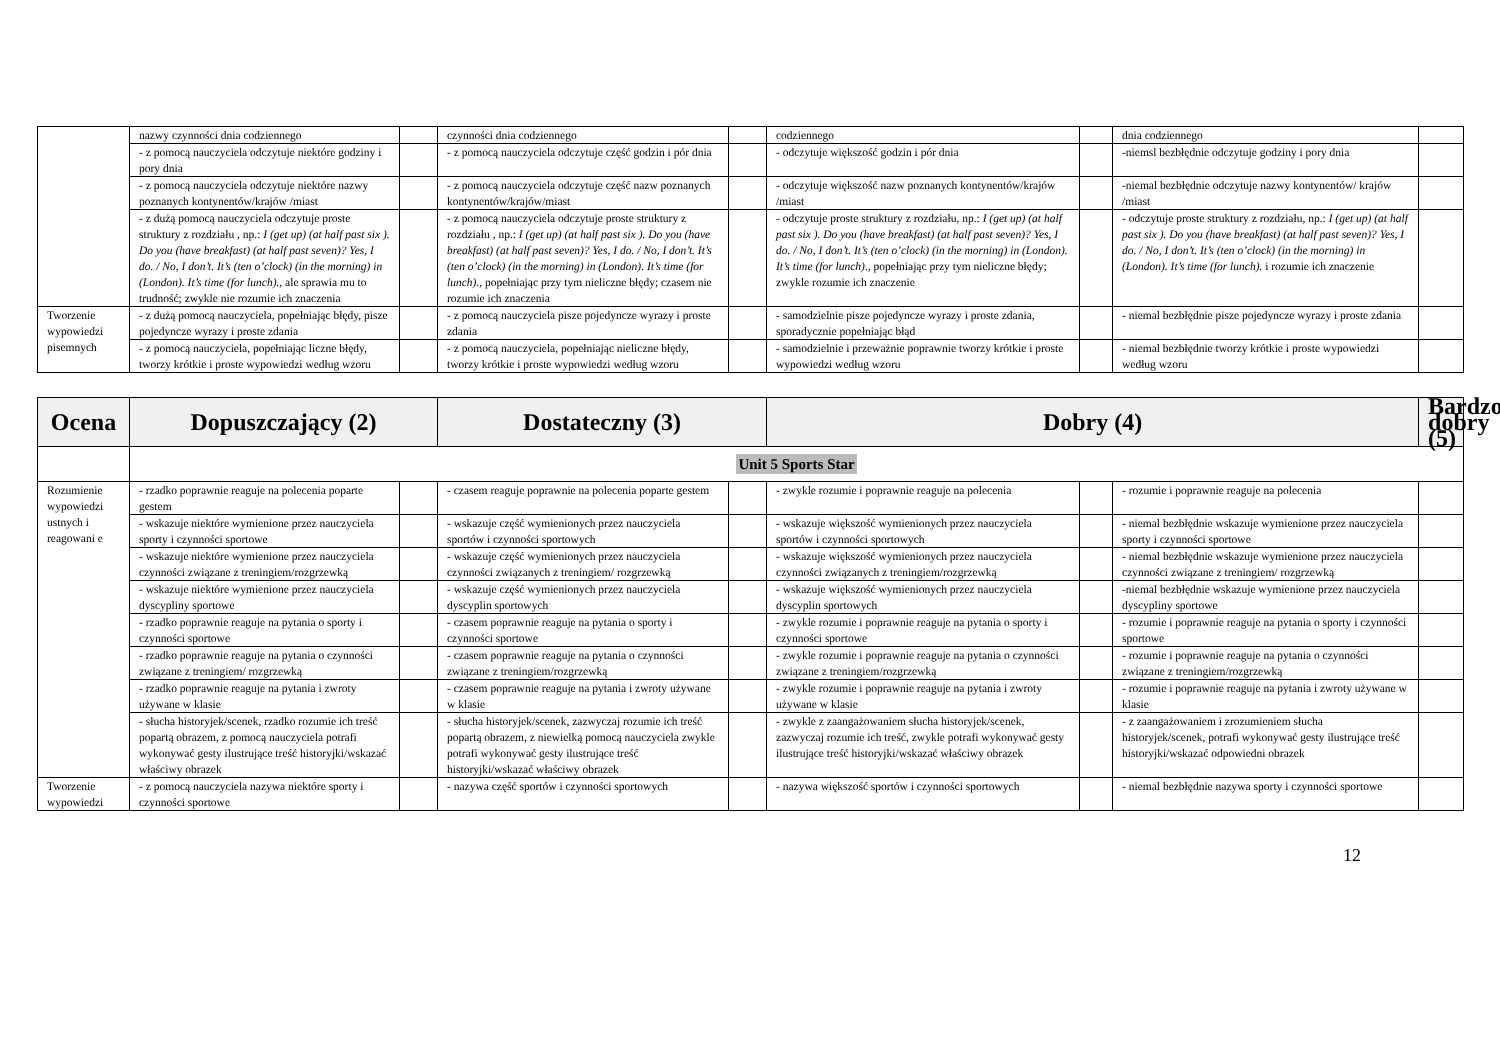| | nazwy czynności dnia codziennego | | czynności dnia codziennego | | codziennego | | dnia codziennego | |
| | - z pomocą nauczyciela odczytuje niektóre godziny i pory dnia | | - z pomocą nauczyciela odczytuje część godzin i pór dnia | | - odczytuje większość godzin i pór dnia | | -niemsl bezbłędnie odczytuje godziny i pory dnia | |
| | - z pomocą nauczyciela odczytuje niektóre nazwy poznanych kontynentów/krajów /miast | | - z pomocą nauczyciela odczytuje część nazw poznanych kontynentów/krajów/miast | | - odczytuje większość nazw poznanych kontynentów/krajów /miast | | -niemal bezbłędnie odczytuje nazwy kontynentów/ krajów /miast | |
| | - z dużą pomocą nauczyciela odczytuje proste struktury z rozdziału , np.: I (get up) (at half past six ). Do you (have breakfast) (at half past seven)? Yes, I do. / No, I don’t. It’s (ten o’clock) (in the morning) in (London). It’s time (for lunch)., ale sprawia mu to trudność; zwykle nie rozumie ich znaczenia | | - z pomocą nauczyciela odczytuje proste struktury z rozdziału , np.: I (get up) (at half past six ). Do you (have breakfast) (at half past seven)? Yes, I do. / No, I don’t. It’s (ten o’clock) (in the morning) in (London). It’s time (for lunch)., popełniając przy tym nieliczne błędy; czasem nie rozumie ich znaczenia | | - odczytuje proste struktury z rozdziału, np.: I (get up) (at half past six ). Do you (have breakfast) (at half past seven)? Yes, I do. / No, I don’t. It’s (ten o’clock) (in the morning) in (London). It’s time (for lunch)., popełniając przy tym nieliczne błędy; zwykle rozumie ich znaczenie | | - odczytuje proste struktury z rozdziału, np.: I (get up) (at half past six ). Do you (have breakfast) (at half past seven)? Yes, I do. / No, I don’t. It’s (ten o’clock) (in the morning) in (London). It’s time (for lunch). i rozumie ich znaczenie | |
| Tworzenie wypowiedzi pisemnych | - z dużą pomocą nauczyciela, popełniając błędy, pisze pojedyncze wyrazy i proste zdania | | - z pomocą nauczyciela pisze pojedyncze wyrazy i proste zdania | | - samodzielnie pisze pojedyncze wyrazy i proste zdania, sporadycznie popełniając błąd | | - niemal bezbłędnie pisze pojedyncze wyrazy i proste zdania | |
| | - z pomocą nauczyciela, popełniając liczne błędy, tworzy krótkie i proste wypowiedzi według wzoru | | - z pomocą nauczyciela, popełniając nieliczne błędy, tworzy krótkie i proste wypowiedzi według wzoru | | - samodzielnie i przeważnie poprawnie tworzy krótkie i proste wypowiedzi według wzoru | | - niemal bezbłędnie tworzy krótkie i proste wypowiedzi według wzoru | |
| Ocena | Dopuszczający (2) | | Dostateczny (3) | | Dobry (4) | | | Bardzo dobry (5) |
| --- | --- | --- | --- | --- | --- | --- | --- | --- |
| | Unit 5 Sports Star | | | | | | | |
| Rozumienie wypowiedzi ustnych i reagowani e | - rzadko poprawnie reaguje na polecenia poparte gestem | | - czasem reaguje poprawnie na polecenia poparte gestem | | - zwykle rozumie i poprawnie reaguje na polecenia | | - rozumie i poprawnie reaguje na polecenia | |
| | - wskazuje niektóre wymienione przez nauczyciela sporty i czynności sportowe | | - wskazuje część wymienionych przez nauczyciela sportów i czynności sportowych | | - wskazuje większość wymienionych przez nauczyciela sportów i czynności sportowych | | - niemal bezbłędnie wskazuje wymienione przez nauczyciela sporty i czynności sportowe | |
| | - wskazuje niektóre wymienione przez nauczyciela czynności związane z treningiem/rozgrzewką | | - wskazuje część wymienionych przez nauczyciela czynności związanych z treningiem/ rozgrzewką | | - wskazuje większość wymienionych przez nauczyciela czynności związanych z treningiem/rozgrzewką | | - niemal bezbłędnie wskazuje wymienione przez nauczyciela czynności związane z treningiem/ rozgrzewką | |
| | - wskazuje niektóre wymienione przez nauczyciela dyscypliny sportowe | | - wskazuje część wymienionych przez nauczyciela dyscyplin sportowych | | - wskazuje większość wymienionych przez nauczyciela dyscyplin sportowych | | -niemal bezbłędnie wskazuje wymienione przez nauczyciela dyscypliny sportowe | |
| | - rzadko poprawnie reaguje na pytania o sporty i czynności sportowe | | - czasem poprawnie reaguje na pytania o sporty i czynności sportowe | | - zwykle rozumie i poprawnie reaguje na pytania o sporty i czynności sportowe | | - rozumie i poprawnie reaguje na pytania o sporty i czynności sportowe | |
| | - rzadko poprawnie reaguje na pytania o czynności związane z treningiem/ rozgrzewką | | - czasem poprawnie reaguje na pytania o czynności związane z treningiem/rozgrzewką | | - zwykle rozumie i poprawnie reaguje na pytania o czynności związane z treningiem/rozgrzewką | | - rozumie i poprawnie reaguje na pytania o czynności związane z treningiem/rozgrzewką | |
| | - rzadko poprawnie reaguje na pytania i zwroty używane w klasie | | - czasem poprawnie reaguje na pytania i zwroty używane w klasie | | - zwykle rozumie i poprawnie reaguje na pytania i zwroty używane w klasie | | - rozumie i poprawnie reaguje na pytania i zwroty używane w klasie | |
| | - słucha historyjek/scenek, rzadko rozumie ich treść popartą obrazem, z pomocą nauczyciela potrafi wykonywać gesty ilustrujące treść historyjki/wskazać właściwy obrazek | | - słucha historyjek/scenek, zazwyczaj rozumie ich treść popartą obrazem, z niewielką pomocą nauczyciela zwykle potrafi wykonywać gesty ilustrujące treść historyjki/wskazać właściwy obrazek | | - zwykle z zaangażowaniem słucha historyjek/scenek, zazwyczaj rozumie ich treść, zwykle potrafi wykonywać gesty ilustrujące treść historyjki/wskazać właściwy obrazek | | - z zaangażowaniem i zrozumieniem słucha historyjek/scenek, potrafi wykonywać gesty ilustrujące treść historyjki/wskazać odpowiedni obrazek | |
| Tworzenie wypowiedzi | - z pomocą nauczyciela nazywa niektóre sporty i czynności sportowe | | - nazywa część sportów i czynności sportowych | | - nazywa większość sportów i czynności sportowych | | - niemal bezbłędnie nazywa sporty i czynności sportowe | |
12